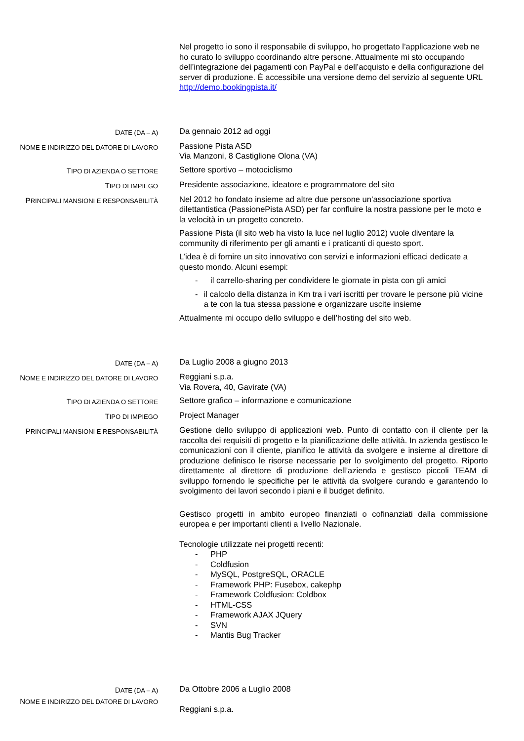Nel progetto io sono il responsabile di sviluppo, ho progettato l’applicazione web ne ho curato lo sviluppo coordinando altre persone. Attualmente mi sto occupando dell’integrazione dei pagamenti con PayPal e dell’acquisto e della configurazione del server di produzione. È accessibile una versione demo del servizio al seguente URL http://demo.bookingpista.it/
DATE (DA – A)
Da gennaio 2012 ad oggi
NOME E INDIRIZZO DEL DATORE DI LAVORO
Passione Pista ASD
Via Manzoni, 8 Castiglione Olona (VA)
TIPO DI AZIENDA O SETTORE
Settore sportivo – motociclismo
TIPO DI IMPIEGO
Presidente associazione, ideatore e programmatore del sito
PRINCIPALI MANSIONI E RESPONSABILITÀ
Nel 2012 ho fondato insieme ad altre due persone un’associazione sportiva dilettantistica (PassionePista ASD) per far confluire la nostra passione per le moto e la velocità in un progetto concreto.
Passione Pista (il sito web ha visto la luce nel luglio 2012) vuole diventare la community di riferimento per gli amanti e i praticanti di questo sport.
L’idea è di fornire un sito innovativo con servizi e informazioni efficaci dedicate a questo mondo. Alcuni esempi:
- il carrello-sharing per condividere le giornate in pista con gli amici
- il calcolo della distanza in Km tra i vari iscritti per trovare le persone più vicine a te con la tua stessa passione e organizzare uscite insieme
Attualmente mi occupo dello sviluppo e dell’hosting del sito web.
DATE (DA – A)
Da Luglio 2008 a giugno 2013
NOME E INDIRIZZO DEL DATORE DI LAVORO
Reggiani s.p.a.
Via Rovera, 40, Gavirate (VA)
TIPO DI AZIENDA O SETTORE
Settore grafico – informazione e comunicazione
TIPO DI IMPIEGO
Project Manager
PRINCIPALI MANSIONI E RESPONSABILITÀ
Gestione dello sviluppo di applicazioni web. Punto di contatto con il cliente per la raccolta dei requisiti di progetto e la pianificazione delle attività. In azienda gestisco le comunicazioni con il cliente, pianifico le attività da svolgere e insieme al direttore di produzione definisco le risorse necessarie per lo svolgimento del progetto. Riporto direttamente al direttore di produzione dell’azienda e gestisco piccoli TEAM di sviluppo fornendo le specifiche per le attività da svolgere curando e garantendo lo svolgimento dei lavori secondo i piani e il budget definito.
Gestisco progetti in ambito europeo finanziati o cofinanziati dalla commissione europea e per importanti clienti a livello Nazionale.
Tecnologie utilizzate nei progetti recenti:
- PHP
- Coldfusion
- MySQL, PostgreSQL, ORACLE
- Framework PHP: Fusebox, cakephp
- Framework Coldfusion: Coldbox
- HTML-CSS
- Framework AJAX JQuery
- SVN
- Mantis Bug Tracker
DATE (DA – A)
Da Ottobre 2006 a Luglio 2008
NOME E INDIRIZZO DEL DATORE DI LAVORO
Reggiani s.p.a.